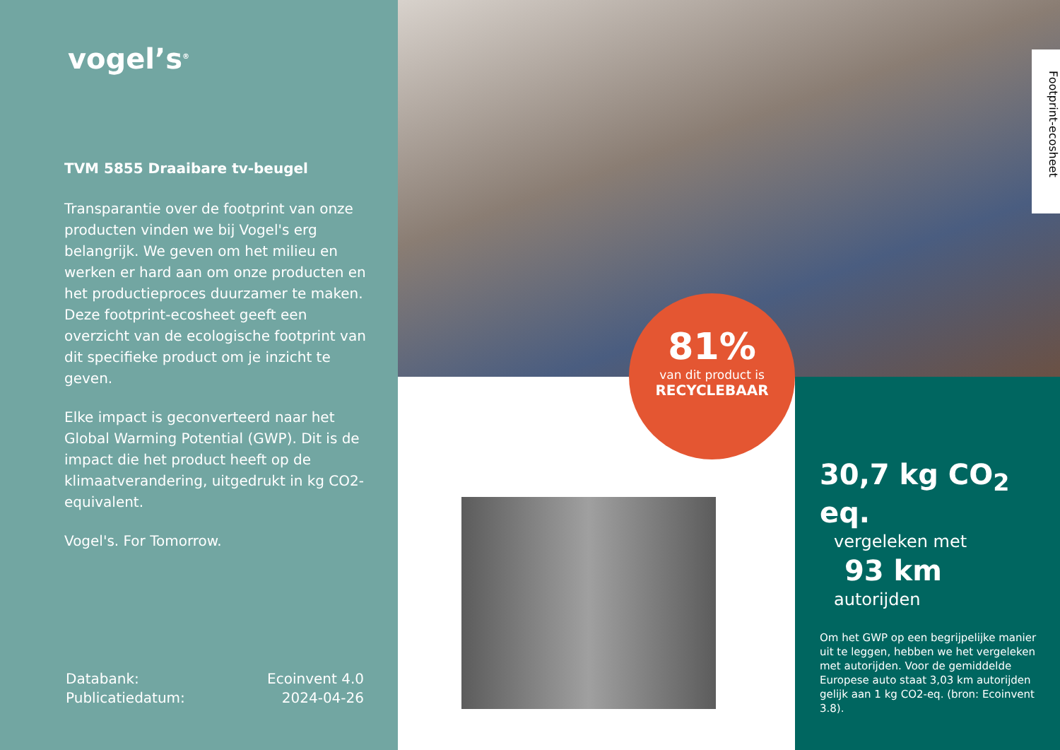vogel’s<sup>®</sup>
TVM 5855 Draaibare tv-beugel
Transparantie over de footprint van onze producten vinden we bij Vogel's erg belangrijk. We geven om het milieu en werken er hard aan om onze producten en het productieproces duurzamer te maken. Deze footprint-ecosheet geeft een overzicht van de ecologische footprint van dit specifieke product om je inzicht te geven.
Elke impact is geconverteerd naar het Global Warming Potential (GWP). Dit is de impact die het product heeft op de klimaatverandering, uitgedrukt in kg CO2-equivalent.
Vogel's. For Tomorrow.
Databank: Ecoinvent 4.0
Publicatiedatum: 2024-04-26
Footprint-ecosheet
30,7 kg CO<sub>2</sub> eq.
vergeleken met
93 km
autorijden
Om het GWP op een begrijpelijke manier uit te leggen, hebben we het vergeleken met autorijden. Voor de gemiddelde Europese auto staat 3,03 km autorijden gelijk aan 1 kg CO2-eq. (bron: Ecoinvent 3.8).
81%
van dit product is
RECYCLEBAAR